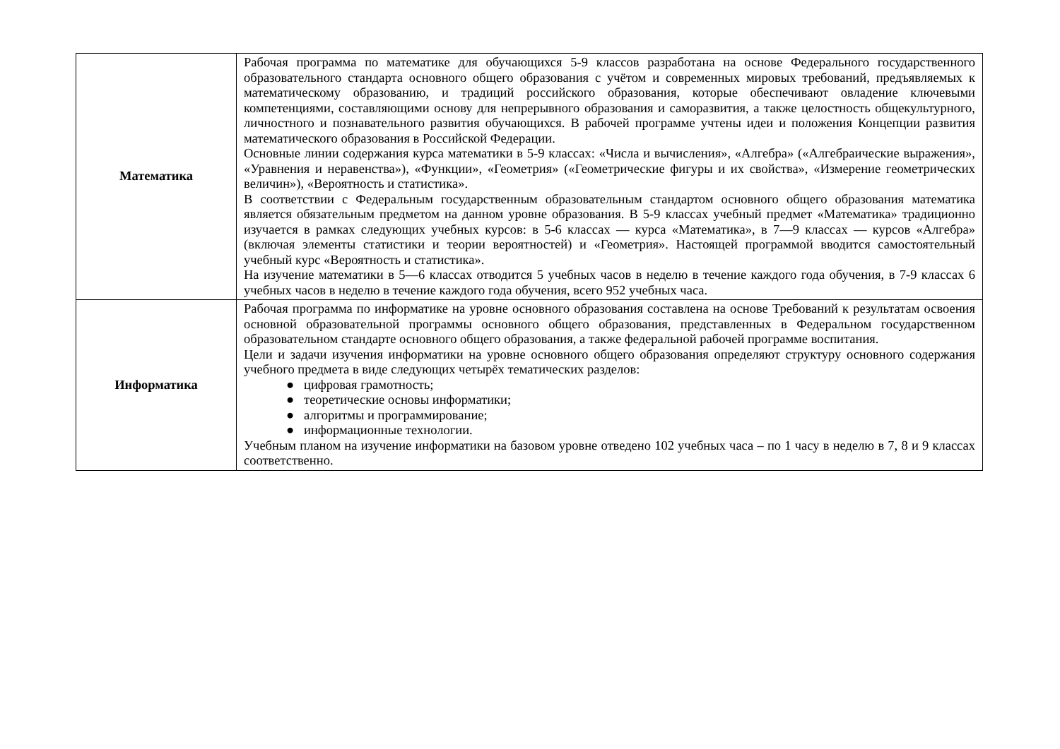| Математика | Рабочая программа по математике для обучающихся 5-9 классов разработана на основе Федерального государственного образовательного стандарта основного общего образования с учётом и современных мировых требований, предъявляемых к математическому образованию, и традиций российского образования, которые обеспечивают овладение ключевыми компетенциями, составляющими основу для непрерывного образования и саморазвития, а также целостность общекультурного, личностного и познавательного развития обучающихся. В рабочей программе учтены идеи и положения Концепции развития математического образования в Российской Федерации. Основные линии содержания курса математики в 5-9 классах: «Числа и вычисления», «Алгебра» («Алгебраические выражения», «Уравнения и неравенства»), «Функции», «Геометрия» («Геометрические фигуры и их свойства», «Измерение геометрических величин»), «Вероятность и статистика». В соответствии с Федеральным государственным образовательным стандартом основного общего образования математика является обязательным предметом на данном уровне образования. В 5-9 классах учебный предмет «Математика» традиционно изучается в рамках следующих учебных курсов: в 5-6 классах — курса «Математика», в 7—9 классах — курсов «Алгебра» (включая элементы статистики и теории вероятностей) и «Геометрия». Настоящей программой вводится самостоятельный учебный курс «Вероятность и статистика». На изучение математики в 5—6 классах отводится 5 учебных часов в неделю в течение каждого года обучения, в 7-9 классах 6 учебных часов в неделю в течение каждого года обучения, всего 952 учебных часа. |
| Информатика | Рабочая программа по информатике на уровне основного образования составлена на основе Требований к результатам освоения основной образовательной программы основного общего образования, представленных в Федеральном государственном образовательном стандарте основного общего образования, а также федеральной рабочей программе воспитания. Цели и задачи изучения информатики на уровне основного общего образования определяют структуру основного содержания учебного предмета в виде следующих четырёх тематических разделов: ● цифровая грамотность; ● теоретические основы информатики; ● алгоритмы и программирование; ● информационные технологии. Учебным планом на изучение информатики на базовом уровне отведено 102 учебных часа – по 1 часу в неделю в 7, 8 и 9 классах соответственно. |